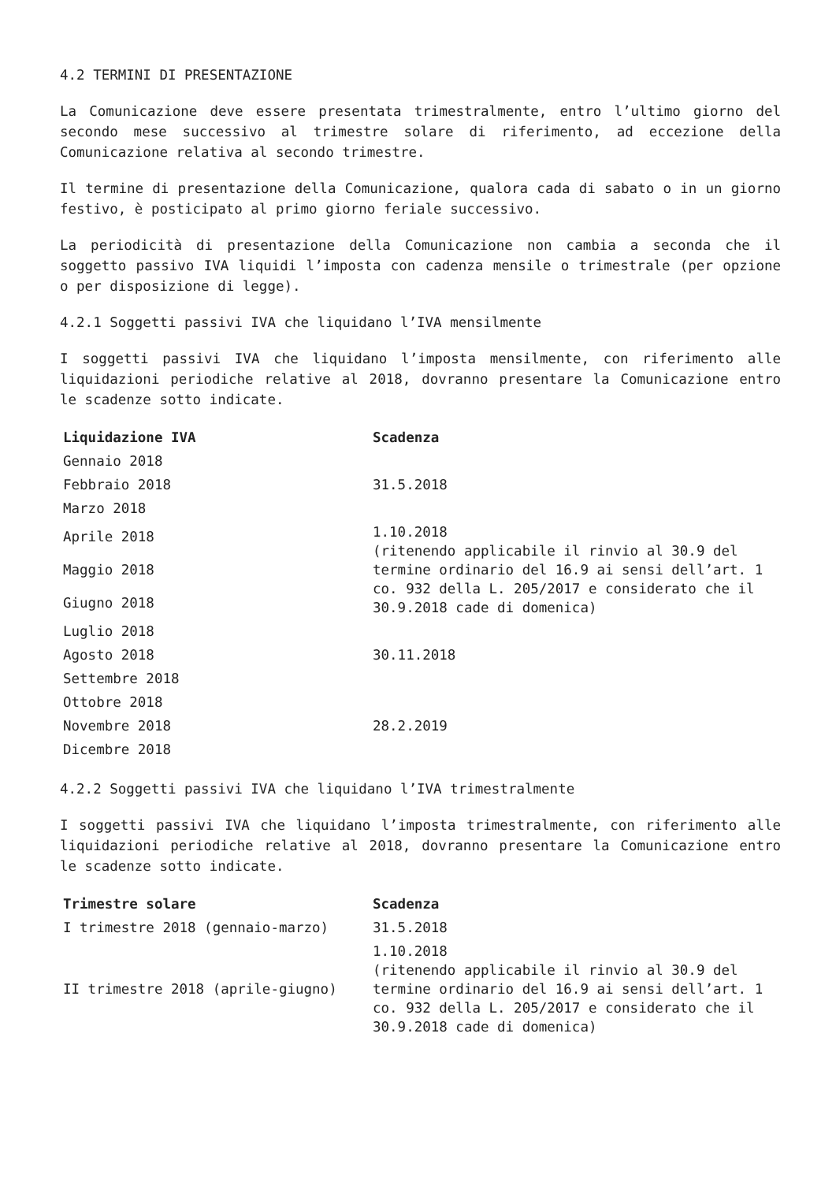4.2 TERMINI DI PRESENTAZIONE
La Comunicazione deve essere presentata trimestralmente, entro l’ultimo giorno del secondo mese successivo al trimestre solare di riferimento, ad eccezione della Comunicazione relativa al secondo trimestre.
Il termine di presentazione della Comunicazione, qualora cada di sabato o in un giorno festivo, è posticipato al primo giorno feriale successivo.
La periodicità di presentazione della Comunicazione non cambia a seconda che il soggetto passivo IVA liquidi l’imposta con cadenza mensile o trimestrale (per opzione o per disposizione di legge).
4.2.1 Soggetti passivi IVA che liquidano l’IVA mensilmente
I soggetti passivi IVA che liquidano l’imposta mensilmente, con riferimento alle liquidazioni periodiche relative al 2018, dovranno presentare la Comunicazione entro le scadenze sotto indicate.
| Liquidazione IVA | Scadenza |
| --- | --- |
| Gennaio 2018 | 31.5.2018 |
| Febbraio 2018 | |
| Marzo 2018 | |
| Aprile 2018 | 1.10.2018 (ritenendo applicabile il rinvio al 30.9 del termine ordinario del 16.9 ai sensi dell’art. 1 co. 932 della L. 205/2017 e considerato che il 30.9.2018 cade di domenica) |
| Maggio 2018 | |
| Giugno 2018 | |
| Luglio 2018 | 30.11.2018 |
| Agosto 2018 | |
| Settembre 2018 | |
| Ottobre 2018 | 28.2.2019 |
| Novembre 2018 | |
| Dicembre 2018 | |
4.2.2 Soggetti passivi IVA che liquidano l’IVA trimestralmente
I soggetti passivi IVA che liquidano l’imposta trimestralmente, con riferimento alle liquidazioni periodiche relative al 2018, dovranno presentare la Comunicazione entro le scadenze sotto indicate.
| Trimestre solare | Scadenza |
| --- | --- |
| I trimestre 2018 (gennaio-marzo) | 31.5.2018 |
| II trimestre 2018 (aprile-giugno) | 1.10.2018 (ritenendo applicabile il rinvio al 30.9 del termine ordinario del 16.9 ai sensi dell’art. 1 co. 932 della L. 205/2017 e considerato che il 30.9.2018 cade di domenica) |